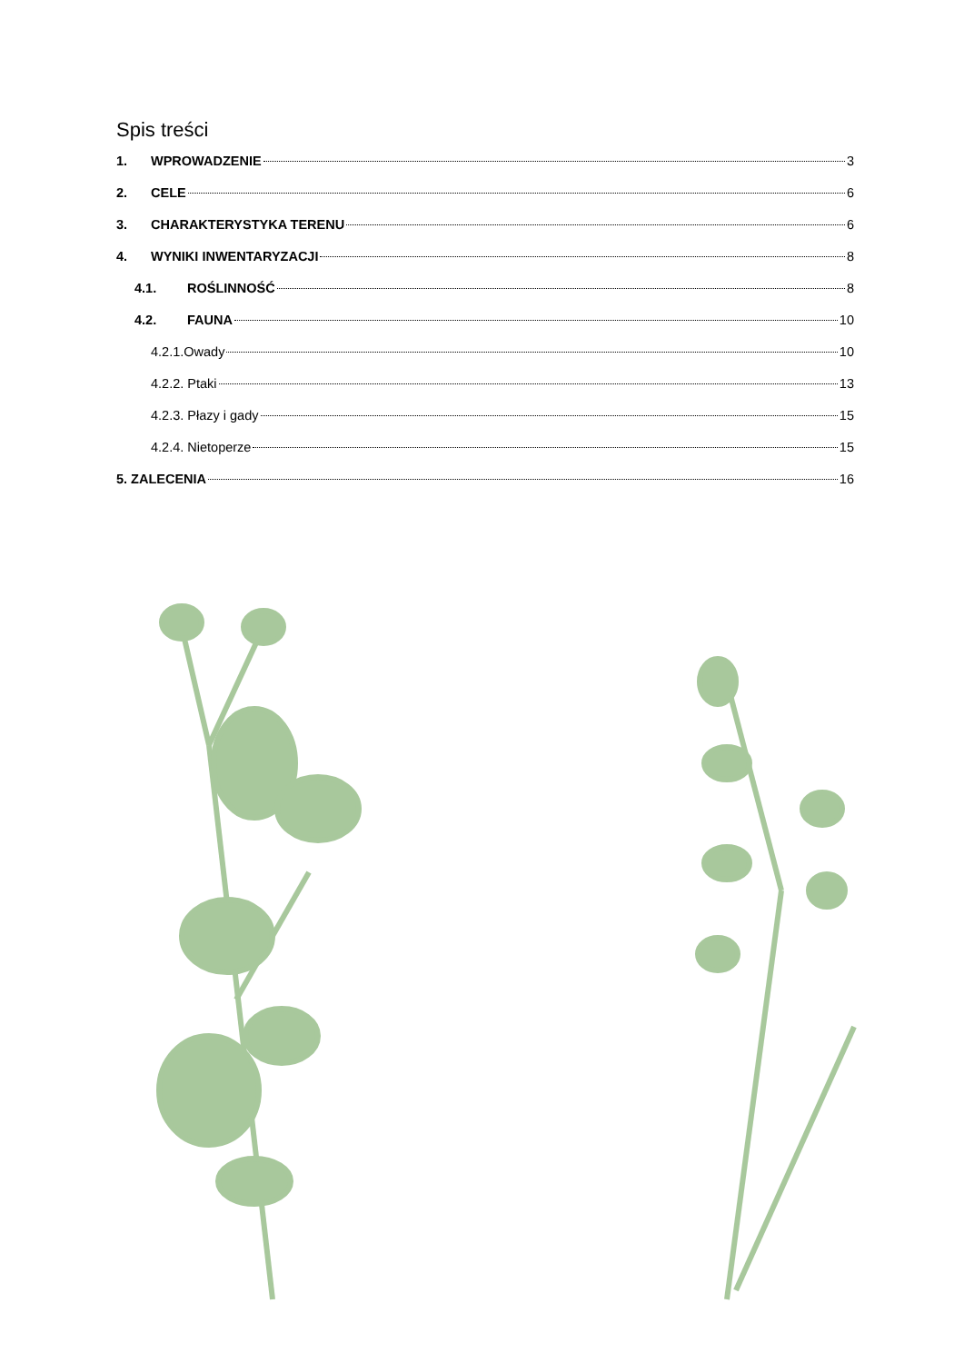Spis treści
1. WPROWADZENIE 3
2. CELE 6
3. CHARAKTERYSTYKA TERENU 6
4. WYNIKI INWENTARYZACJI 8
4.1. ROŚLINNOŚĆ 8
4.2. FAUNA 10
4.2.1.Owady 10
4.2.2. Ptaki 13
4.2.3. Płazy i gady 15
4.2.4. Nietoperze 15
5. ZALECENIA 16